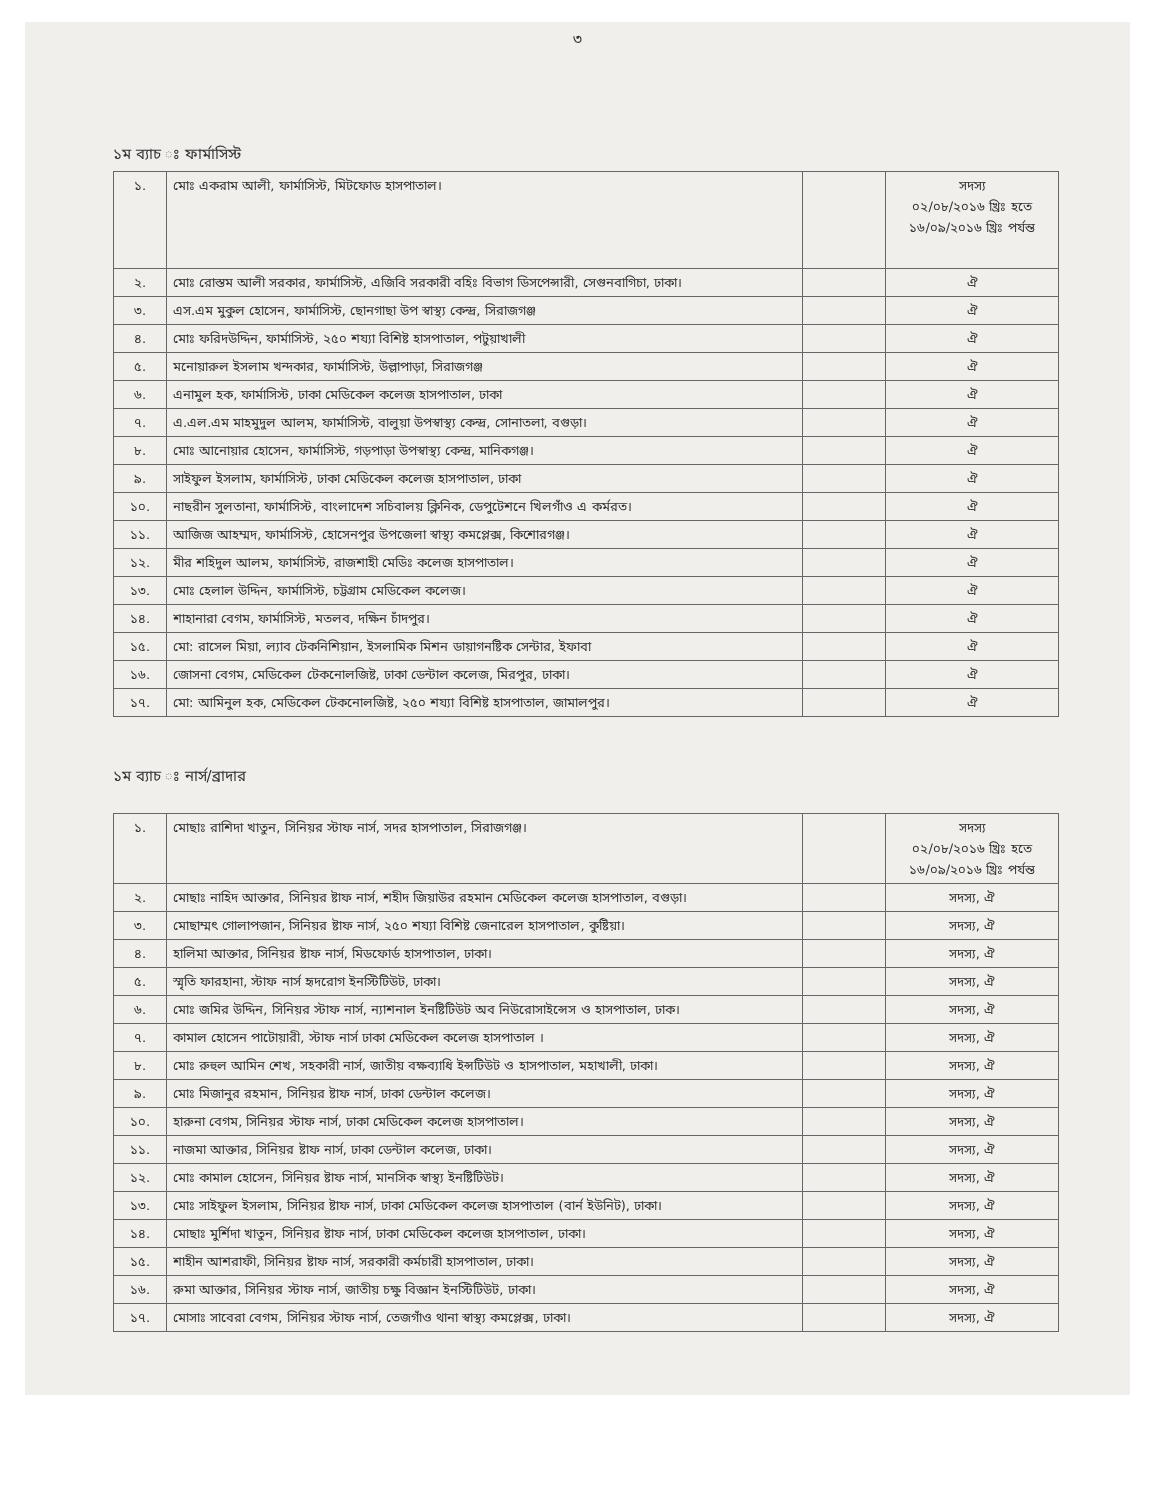৩
১ম ব্যাচ ঃ ফার্মাসিস্ট
| ১. | মোঃ একরাম আলী, ফার্মাসিস্ট, মিটফোড হাসপাতাল। | | সদস্য ০২/০৮/২০১৬ খ্রিঃ হতে ১৬/০৯/২০১৬ খ্রিঃ পর্যন্ত |
| ২. | মোঃ রোস্তম আলী সরকার, ফার্মাসিস্ট, এজিবি সরকারী বহিঃ বিভাগ ডিসপেন্সারী, সেগুনবাগিচা, ঢাকা। | | ঐ |
| ৩. | এস.এম মুকুল হোসেন, ফার্মাসিস্ট, ছোনগাছা উপ স্বাস্থ্য কেন্দ্র, সিরাজগঞ্জ | | ঐ |
| ৪. | মোঃ ফরিদউদ্দিন, ফার্মাসিস্ট, ২৫০ শয্যা বিশিষ্ট হাসপাতাল, পটুয়াখালী | | ঐ |
| ৫. | মনোয়ারুল ইসলাম খন্দকার, ফার্মাসিস্ট, উল্লাপাড়া, সিরাজগঞ্জ | | ঐ |
| ৬. | এনামুল হক, ফার্মাসিস্ট, ঢাকা মেডিকেল কলেজ হাসপাতাল, ঢাকা | | ঐ |
| ৭. | এ.এল.এম মাহমুদুল আলম, ফার্মাসিস্ট, বালুয়া উপস্বাস্থ্য কেন্দ্র, সোনাতলা, বগুড়া। | | ঐ |
| ৮. | মোঃ আনোয়ার হোসেন, ফার্মাসিস্ট, গড়পাড়া উপস্বাস্থ্য কেন্দ্র, মানিকগঞ্জ। | | ঐ |
| ৯. | সাইফুল ইসলাম, ফার্মাসিস্ট, ঢাকা মেডিকেল কলেজ হাসপাতাল, ঢাকা | | ঐ |
| ১০. | নাছরীন সুলতানা, ফার্মাসিস্ট, বাংলাদেশ সচিবালয় ক্লিনিক, ডেপুটেশনে খিলগাঁও এ কর্মরত। | | ঐ |
| ১১. | আজিজ আহম্মদ, ফার্মাসিস্ট, হোসেনপুর উপজেলা স্বাস্থ্য কমপ্লেক্স, কিশোরগঞ্জ। | | ঐ |
| ১২. | মীর শহিদুল আলম, ফার্মাসিস্ট, রাজশাহী মেডিঃ কলেজ হাসপাতাল। | | ঐ |
| ১৩. | মোঃ হেলাল উদ্দিন, ফার্মাসিস্ট, চট্টগ্রাম মেডিকেল কলেজ। | | ঐ |
| ১৪. | শাহানারা বেগম, ফার্মাসিস্ট, মতলব, দক্ষিন চাঁদপুর। | | ঐ |
| ১৫. | মো: রাসেল মিয়া, ল্যাব টেকনিশিয়ান, ইসলামিক মিশন ডায়াগনষ্টিক সেন্টার, ইফাবা | | ঐ |
| ১৬. | জোসনা বেগম, মেডিকেল টেকনোলজিষ্ট, ঢাকা ডেন্টাল কলেজ, মিরপুর, ঢাকা। | | ঐ |
| ১৭. | মো: আমিনুল হক, মেডিকেল টেকনোলজিষ্ট, ২৫০ শয্যা বিশিষ্ট হাসপাতাল, জামালপুর। | | ঐ |
১ম ব্যাচ ঃ নার্স/ব্রাদার
| ১. | মোছাঃ রাশিদা খাতুন, সিনিয়র স্টাফ নার্স, সদর হাসপাতাল, সিরাজগঞ্জ। | | সদস্য ০২/০৮/২০১৬ খ্রিঃ হতে ১৬/০৯/২০১৬ খ্রিঃ পর্যন্ত |
| ২. | মোছাঃ নাহিদ আক্তার, সিনিয়র ষ্টাফ নার্স, শহীদ জিয়াউর রহমান মেডিকেল কলেজ হাসপাতাল, বগুড়া। | | সদস্য, ঐ |
| ৩. | মোছাম্মৎ গোলাপজান, সিনিয়র ষ্টাফ নার্স, ২৫০ শয্যা বিশিষ্ট জেনারেল হাসপাতাল, কুষ্টিয়া। | | সদস্য, ঐ |
| ৪. | হালিমা আক্তার, সিনিয়র ষ্টাফ নার্স, মিডফোর্ড হাসপাতাল, ঢাকা। | | সদস্য, ঐ |
| ৫. | স্মৃতি ফারহানা, স্টাফ নার্স হৃদরোগ ইনস্টিটিউট, ঢাকা। | | সদস্য, ঐ |
| ৬. | মোঃ জমির উদ্দিন, সিনিয়র স্টাফ নার্স, ন্যাশনাল ইনষ্টিটিউট অব নিউরোসাইন্সেস ও হাসপাতাল, ঢাক। | | সদস্য, ঐ |
| ৭. | কামাল হোসেন পাটোয়ারী, স্টাফ নার্স ঢাকা মেডিকেল কলেজ হাসপাতাল । | | সদস্য, ঐ |
| ৮. | মোঃ রুহুল আমিন শেখ, সহকারী নার্স, জাতীয় বক্ষব্যাধি ইন্সটিউট ও হাসপাতাল, মহাখালী, ঢাকা। | | সদস্য, ঐ |
| ৯. | মোঃ মিজানুর রহমান, সিনিয়র ষ্টাফ নার্স, ঢাকা ডেন্টাল কলেজ। | | সদস্য, ঐ |
| ১০. | হারুনা বেগম, সিনিয়র স্টাফ নার্স, ঢাকা মেডিকেল কলেজ হাসপাতাল। | | সদস্য, ঐ |
| ১১. | নাজমা আক্তার, সিনিয়র ষ্টাফ নার্স, ঢাকা ডেন্টাল কলেজ, ঢাকা। | | সদস্য, ঐ |
| ১২. | মোঃ কামাল হোসেন, সিনিয়র ষ্টাফ নার্স, মানসিক স্বাস্থ্য ইনষ্টিটিউট। | | সদস্য, ঐ |
| ১৩. | মোঃ সাইফুল ইসলাম, সিনিয়র ষ্টাফ নার্স, ঢাকা মেডিকেল কলেজ হাসপাতাল (বার্ন ইউনিট), ঢাকা। | | সদস্য, ঐ |
| ১৪. | মোছাঃ মুর্শিদা খাতুন, সিনিয়র ষ্টাফ নার্স, ঢাকা মেডিকেল কলেজ হাসপাতাল, ঢাকা। | | সদস্য, ঐ |
| ১৫. | শাহীন আশরাফী, সিনিয়র ষ্টাফ নার্স, সরকারী কর্মচারী হাসপাতাল, ঢাকা। | | সদস্য, ঐ |
| ১৬. | রুমা আক্তার, সিনিয়র স্টাফ নার্স, জাতীয় চক্ষু বিজ্ঞান ইনস্টিটিউট, ঢাকা। | | সদস্য, ঐ |
| ১৭. | মোসাঃ সাবেরা বেগম, সিনিয়র স্টাফ নার্স, তেজগাঁও থানা স্বাস্থ্য কমপ্লেক্স, ঢাকা। | | সদস্য, ঐ |